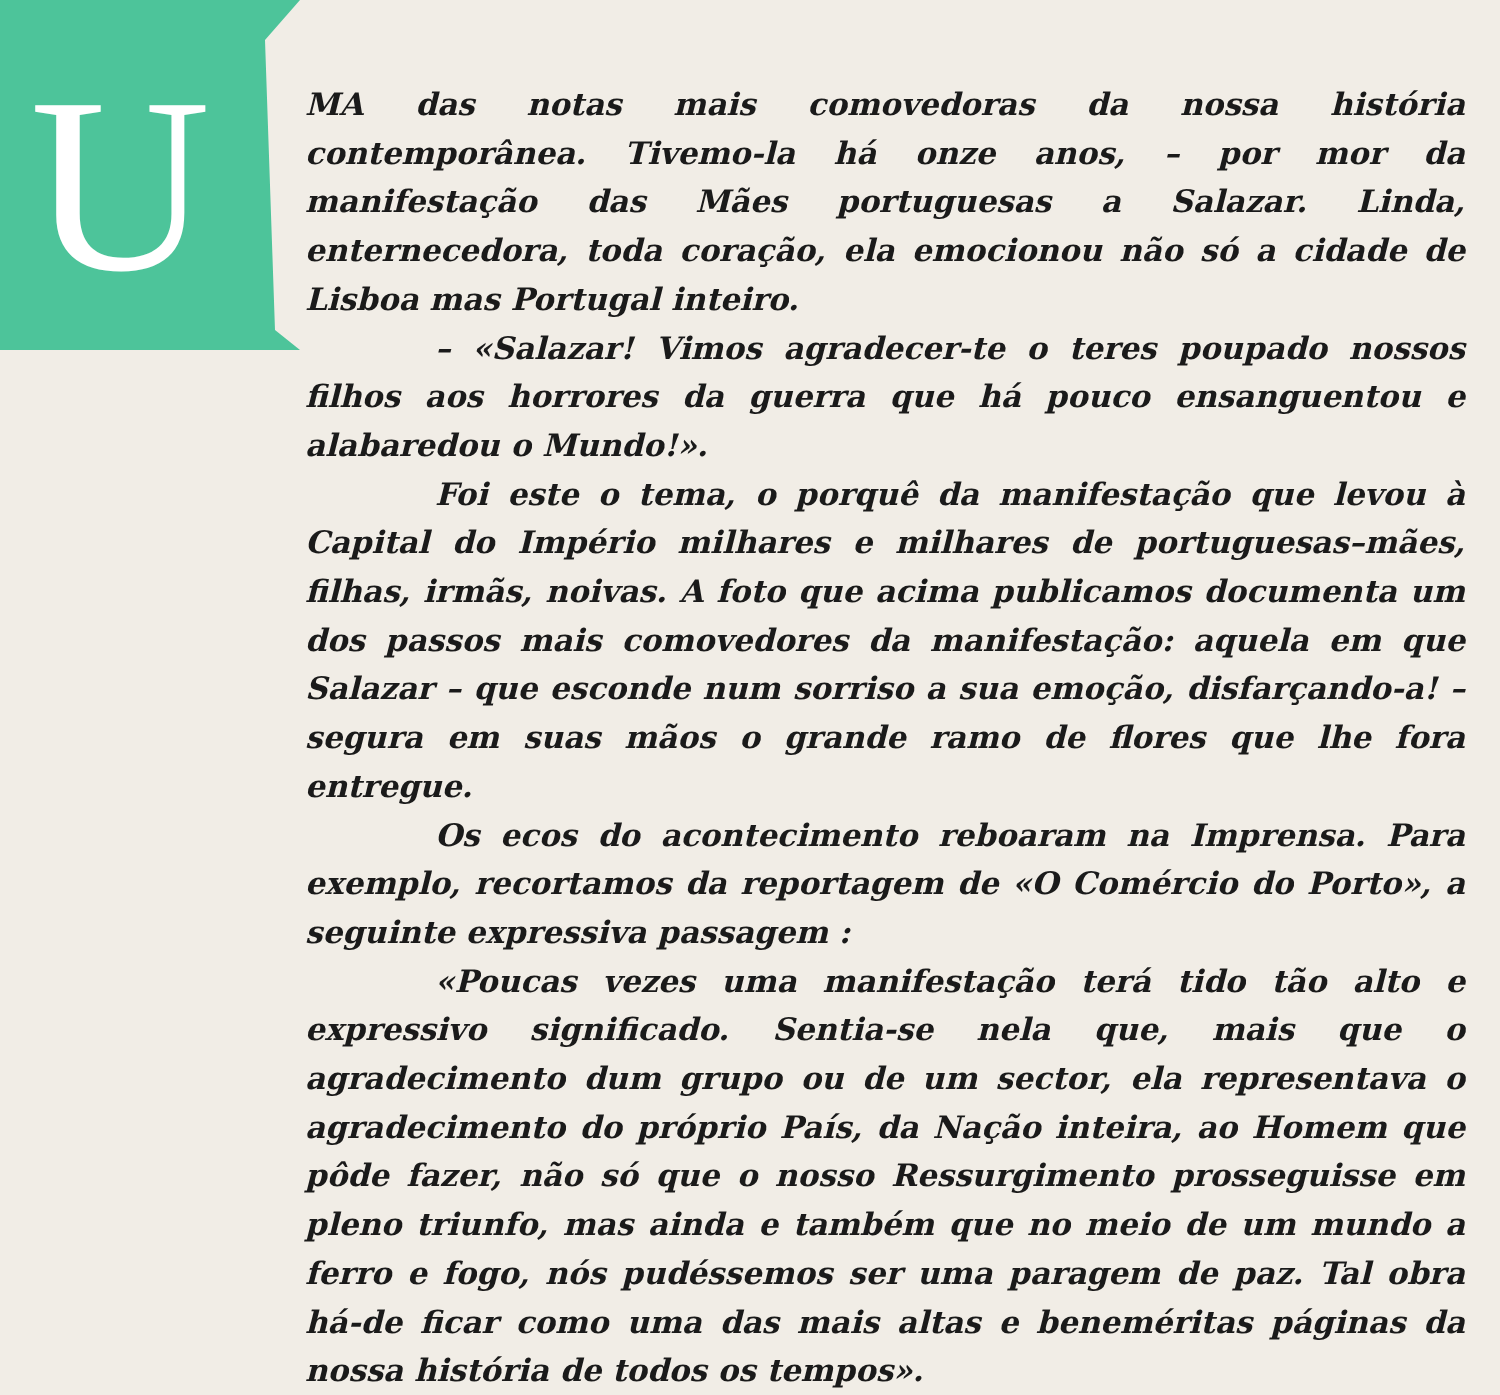U
MA das notas mais comovedoras da nossa história contemporânea. Tivemo-la há onze anos, – por mor da manifestação das Mães portuguesas a Salazar. Linda, enternecedora, toda coração, ela emocionou não só a cidade de Lisboa mas Portugal inteiro.
– «Salazar! Vimos agradecer-te o teres poupado nossos filhos aos horrores da guerra que há pouco ensanguentou e alabaredou o Mundo!».
Foi este o tema, o porquê da manifestação que levou à Capital do Império milhares e milhares de portuguesas–mães, filhas, irmãs, noivas. A foto que acima publicamos documenta um dos passos mais comovedores da manifestação: aquela em que Salazar – que esconde num sorriso a sua emoção, disfarçando-a! – segura em suas mãos o grande ramo de flores que lhe fora entregue.
Os ecos do acontecimento reboaram na Imprensa. Para exemplo, recortamos da reportagem de «O Comércio do Porto», a seguinte expressiva passagem :
«Poucas vezes uma manifestação terá tido tão alto e expressivo significado. Sentia-se nela que, mais que o agradecimento dum grupo ou de um sector, ela representava o agradecimento do próprio País, da Nação inteira, ao Homem que pôde fazer, não só que o nosso Ressurgimento prosseguisse em pleno triunfo, mas ainda e também que no meio de um mundo a ferro e fogo, nós pudéssemos ser uma paragem de paz. Tal obra há-de ficar como uma das mais altas e beneméritas páginas da nossa história de todos os tempos».